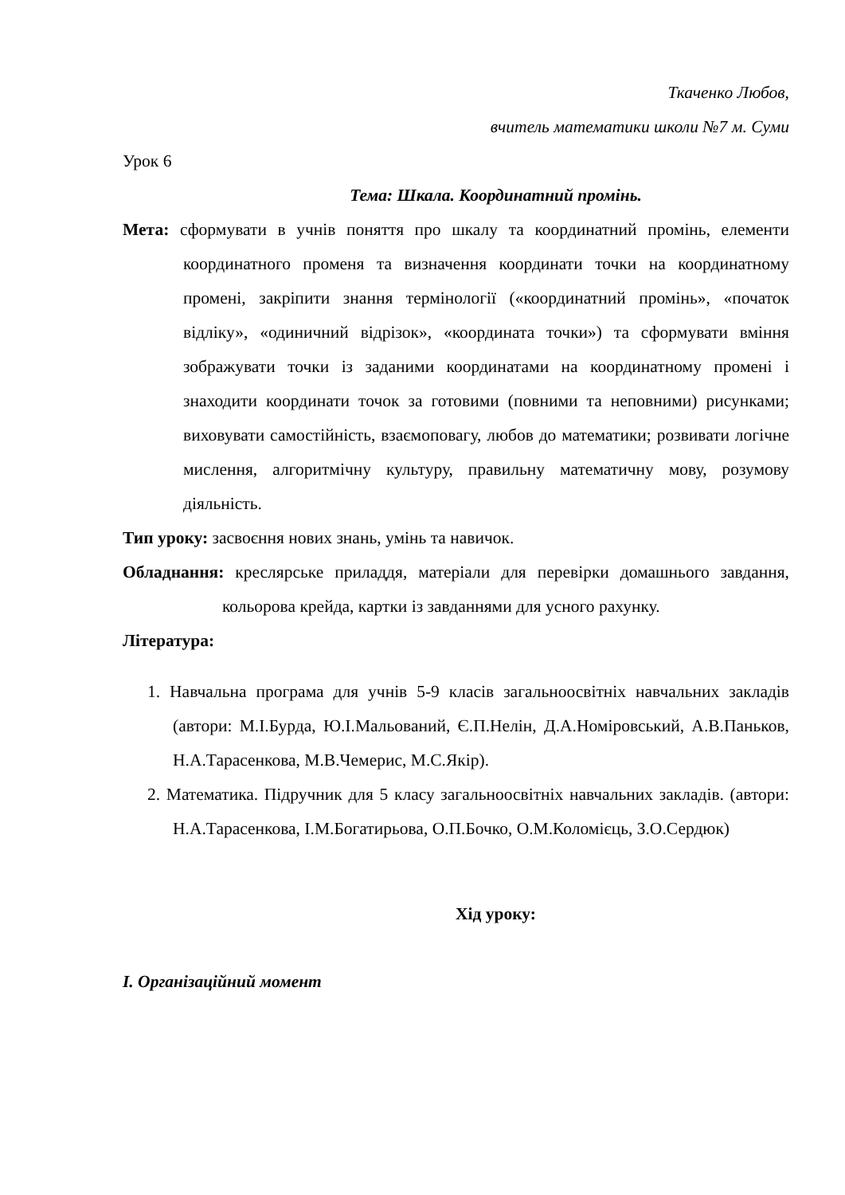Ткаченко Любов,
вчитель математики школи №7 м. Суми
Урок 6
Тема: Шкала. Координатний промінь.
Мета: сформувати в учнів поняття про шкалу та координатний промінь, елементи координатного променя та визначення координати точки на координатному промені, закріпити знання термінології («координатний промінь», «початок відліку», «одиничний відрізок», «координата точки») та сформувати вміння зображувати точки із заданими координатами на координатному промені і знаходити координати точок за готовими (повними та неповними) рисунками; виховувати самостійність, взаємоповагу, любов до математики; розвивати логічне мислення, алгоритмічну культуру, правильну математичну мову, розумову діяльність.
Тип уроку: засвоєння нових знань, умінь та навичок.
Обладнання: креслярське приладдя, матеріали для перевірки домашнього завдання, кольорова крейда, картки із завданнями для усного рахунку.
Література:
1. Навчальна програма для учнів 5-9 класів загальноосвітніх навчальних закладів (автори: М.І.Бурда, Ю.І.Мальований, Є.П.Нелін, Д.А.Номіровський, А.В.Паньков, Н.А.Тарасенкова, М.В.Чемерис, М.С.Якір).
2. Математика. Підручник для 5 класу загальноосвітніх навчальних закладів. (автори: Н.А.Тарасенкова, І.М.Богатирьова, О.П.Бочко, О.М.Коломієць, З.О.Сердюк)
Хід уроку:
І. Організаційний момент